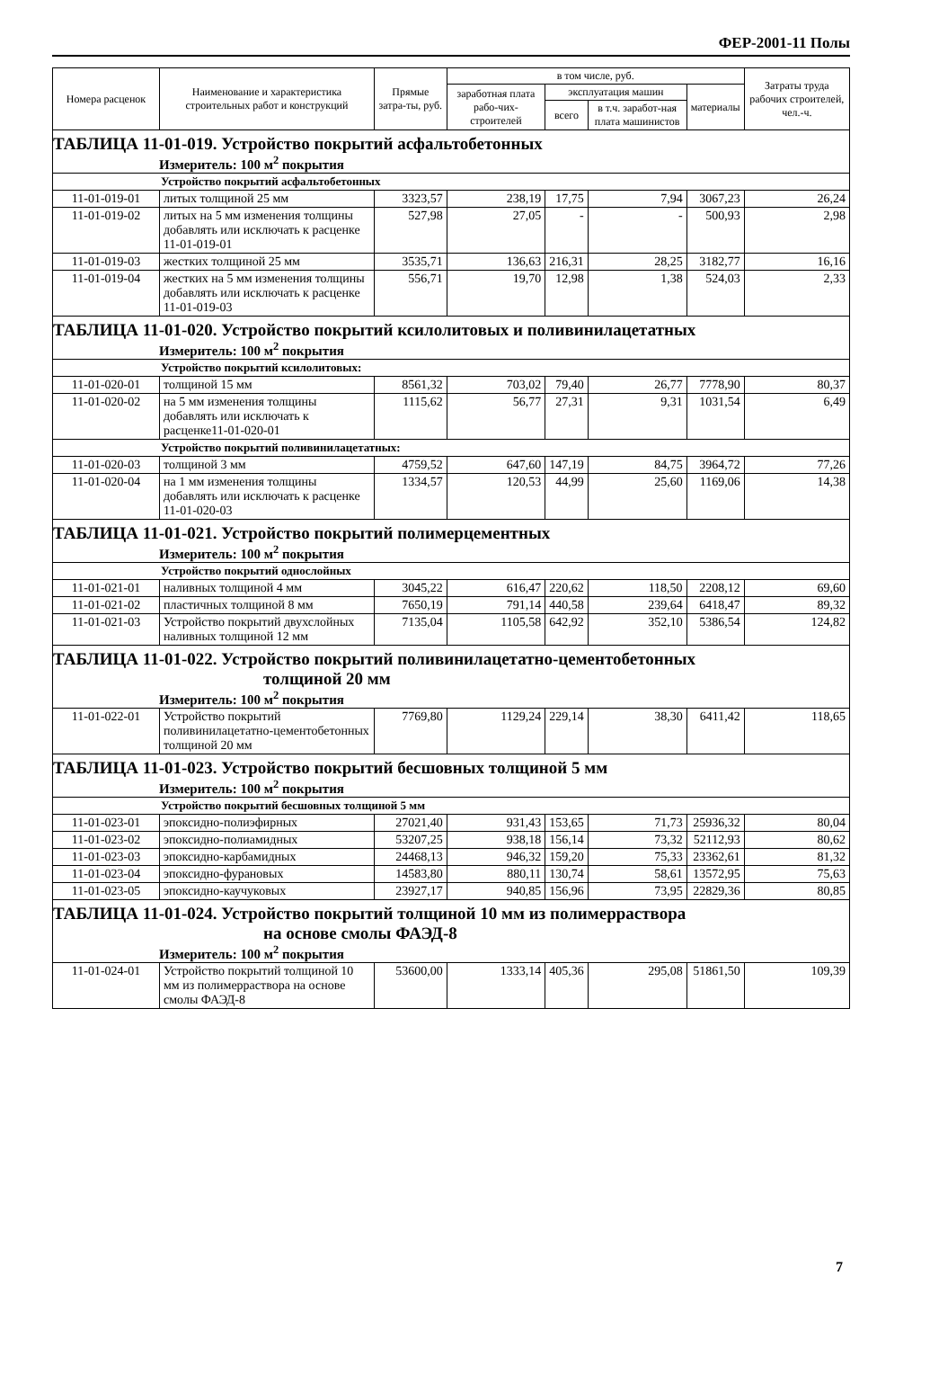ФЕР-2001-11 Полы
| Номера расценок | Наименование и характеристика строительных работ и конструкций | Прямые затра-ты, руб. | в том числе, руб. | | | | Затраты труда рабочих строителей, чел.-ч. |
| --- | --- | --- | --- | --- | --- | --- | --- |
| | | | заработная плата рабо-чих-строителей | эксплуатация машин | | материалы | |
| | | | | всего | в т.ч. заработ-ная плата машинистов | | |
| ТАБЛИЦА 11-01-019. Устройство покрытий асфальтобетонных Измеритель: 100 м<sup>2</sup> покрытия | | | | | | | |
| Устройство покрытий асфальтобетонных | | | | | | | |
| 11-01-019-01 | литых толщиной 25 мм | 3323,57 | 238,19 | 17,75 | 7,94 | 3067,23 | 26,24 |
| 11-01-019-02 | литых на 5 мм изменения толщины добавлять или исключать к расценке 11-01-019-01 | 527,98 | 27,05 | - | - | 500,93 | 2,98 |
| 11-01-019-03 | жестких толщиной 25 мм | 3535,71 | 136,63 | 216,31 | 28,25 | 3182,77 | 16,16 |
| 11-01-019-04 | жестких на 5 мм изменения толщины добавлять или исключать к расценке 11-01-019-03 | 556,71 | 19,70 | 12,98 | 1,38 | 524,03 | 2,33 |
| ТАБЛИЦА 11-01-020. Устройство покрытий ксилолитовых и поливинилацетатных Измеритель: 100 м<sup>2</sup> покрытия | | | | | | | |
| Устройство покрытий ксилолитовых: | | | | | | | |
| 11-01-020-01 | толщиной 15 мм | 8561,32 | 703,02 | 79,40 | 26,77 | 7778,90 | 80,37 |
| 11-01-020-02 | на 5 мм изменения толщины добавлять или исключать к расценке11-01-020-01 | 1115,62 | 56,77 | 27,31 | 9,31 | 1031,54 | 6,49 |
| Устройство покрытий поливинилацетатных: | | | | | | | |
| 11-01-020-03 | толщиной 3 мм | 4759,52 | 647,60 | 147,19 | 84,75 | 3964,72 | 77,26 |
| 11-01-020-04 | на 1 мм изменения толщины добавлять или исключать к расценке 11-01-020-03 | 1334,57 | 120,53 | 44,99 | 25,60 | 1169,06 | 14,38 |
| ТАБЛИЦА 11-01-021. Устройство покрытий полимерцементных Измеритель: 100 м<sup>2</sup> покрытия | | | | | | | |
| Устройство покрытий однослойных | | | | | | | |
| 11-01-021-01 | наливных толщиной 4 мм | 3045,22 | 616,47 | 220,62 | 118,50 | 2208,12 | 69,60 |
| 11-01-021-02 | пластичных толщиной 8 мм | 7650,19 | 791,14 | 440,58 | 239,64 | 6418,47 | 89,32 |
| 11-01-021-03 | Устройство покрытий двухслойных наливных толщиной 12 мм | 7135,04 | 1105,58 | 642,92 | 352,10 | 5386,54 | 124,82 |
| ТАБЛИЦА 11-01-022. Устройство покрытий поливинилацетатно-цементобетонных толщиной 20 мм Измеритель: 100 м<sup>2</sup> покрытия | | | | | | | |
| 11-01-022-01 | Устройство покрытий поливинилацетатно-цементобетонных толщиной 20 мм | 7769,80 | 1129,24 | 229,14 | 38,30 | 6411,42 | 118,65 |
| ТАБЛИЦА 11-01-023. Устройство покрытий бесшовных толщиной 5 мм Измеритель: 100 м<sup>2</sup> покрытия | | | | | | | |
| Устройство покрытий бесшовных толщиной 5 мм | | | | | | | |
| 11-01-023-01 | эпоксидно-полиэфирных | 27021,40 | 931,43 | 153,65 | 71,73 | 25936,32 | 80,04 |
| 11-01-023-02 | эпоксидно-полиамидных | 53207,25 | 938,18 | 156,14 | 73,32 | 52112,93 | 80,62 |
| 11-01-023-03 | эпоксидно-карбамидных | 24468,13 | 946,32 | 159,20 | 75,33 | 23362,61 | 81,32 |
| 11-01-023-04 | эпоксидно-фурановых | 14583,80 | 880,11 | 130,74 | 58,61 | 13572,95 | 75,63 |
| 11-01-023-05 | эпоксидно-каучуковых | 23927,17 | 940,85 | 156,96 | 73,95 | 22829,36 | 80,85 |
| ТАБЛИЦА 11-01-024. Устройство покрытий толщиной 10 мм из полимерраствора на основе смолы ФАЭД-8 Измеритель: 100 м<sup>2</sup> покрытия | | | | | | | |
| 11-01-024-01 | Устройство покрытий толщиной 10 мм из полимерраствора на основе смолы ФАЭД-8 | 53600,00 | 1333,14 | 405,36 | 295,08 | 51861,50 | 109,39 |
7